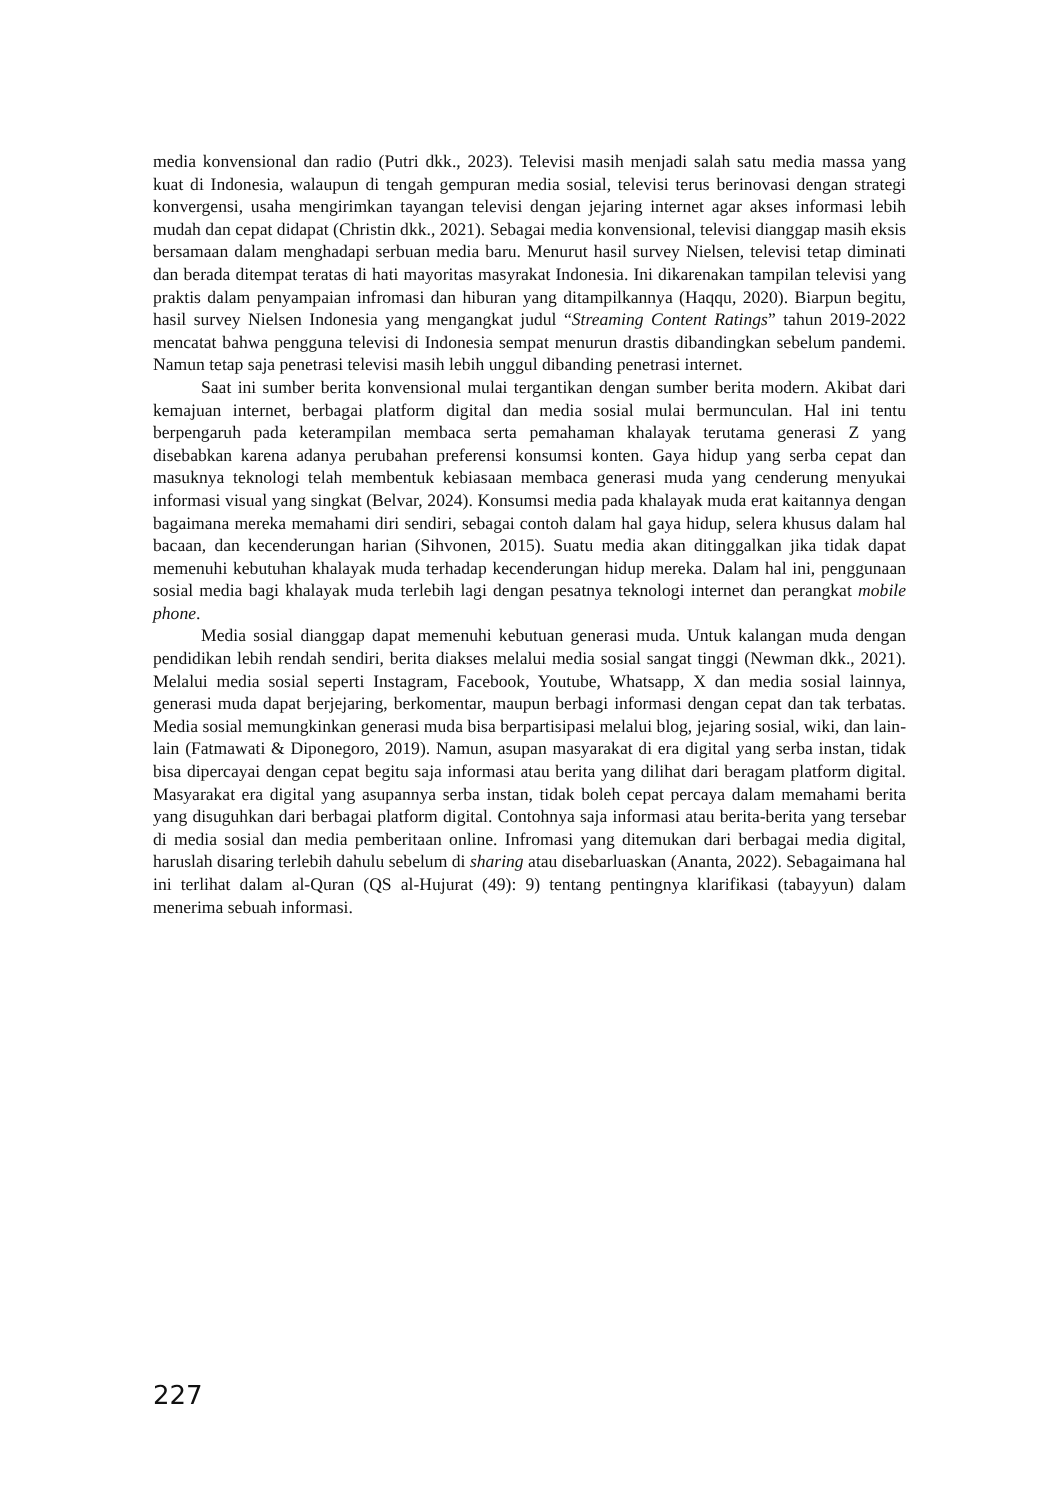media konvensional dan radio (Putri dkk., 2023). Televisi masih menjadi salah satu media massa yang kuat di Indonesia, walaupun di tengah gempuran media sosial, televisi terus berinovasi dengan strategi konvergensi, usaha mengirimkan tayangan televisi dengan jejaring internet agar akses informasi lebih mudah dan cepat didapat (Christin dkk., 2021). Sebagai media konvensional, televisi dianggap masih eksis bersamaan dalam menghadapi serbuan media baru. Menurut hasil survey Nielsen, televisi tetap diminati dan berada ditempat teratas di hati mayoritas masyrakat Indonesia. Ini dikarenakan tampilan televisi yang praktis dalam penyampaian infromasi dan hiburan yang ditampilkannya (Haqqu, 2020). Biarpun begitu, hasil survey Nielsen Indonesia yang mengangkat judul “Streaming Content Ratings” tahun 2019-2022 mencatat bahwa pengguna televisi di Indonesia sempat menurun drastis dibandingkan sebelum pandemi. Namun tetap saja penetrasi televisi masih lebih unggul dibanding penetrasi internet.
Saat ini sumber berita konvensional mulai tergantikan dengan sumber berita modern. Akibat dari kemajuan internet, berbagai platform digital dan media sosial mulai bermunculan. Hal ini tentu berpengaruh pada keterampilan membaca serta pemahaman khalayak terutama generasi Z yang disebabkan karena adanya perubahan preferensi konsumsi konten. Gaya hidup yang serba cepat dan masuknya teknologi telah membentuk kebiasaan membaca generasi muda yang cenderung menyukai informasi visual yang singkat (Belvar, 2024). Konsumsi media pada khalayak muda erat kaitannya dengan bagaimana mereka memahami diri sendiri, sebagai contoh dalam hal gaya hidup, selera khusus dalam hal bacaan, dan kecenderungan harian (Sihvonen, 2015). Suatu media akan ditinggalkan jika tidak dapat memenuhi kebutuhan khalayak muda terhadap kecenderungan hidup mereka. Dalam hal ini, penggunaan sosial media bagi khalayak muda terlebih lagi dengan pesatnya teknologi internet dan perangkat mobile phone.
Media sosial dianggap dapat memenuhi kebutuan generasi muda. Untuk kalangan muda dengan pendidikan lebih rendah sendiri, berita diakses melalui media sosial sangat tinggi (Newman dkk., 2021). Melalui media sosial seperti Instagram, Facebook, Youtube, Whatsapp, X dan media sosial lainnya, generasi muda dapat berjejaring, berkomentar, maupun berbagi informasi dengan cepat dan tak terbatas. Media sosial memungkinkan generasi muda bisa berpartisipasi melalui blog, jejaring sosial, wiki, dan lain-lain (Fatmawati & Diponegoro, 2019). Namun, asupan masyarakat di era digital yang serba instan, tidak bisa dipercayai dengan cepat begitu saja informasi atau berita yang dilihat dari beragam platform digital. Masyarakat era digital yang asupannya serba instan, tidak boleh cepat percaya dalam memahami berita yang disuguhkan dari berbagai platform digital. Contohnya saja informasi atau berita-berita yang tersebar di media sosial dan media pemberitaan online. Infromasi yang ditemukan dari berbagai media digital, haruslah disaring terlebih dahulu sebelum di sharing atau disebarluaskan (Ananta, 2022). Sebagaimana hal ini terlihat dalam al-Quran (QS al-Hujurat (49): 9) tentang pentingnya klarifikasi (tabayyun) dalam menerima sebuah informasi.
227